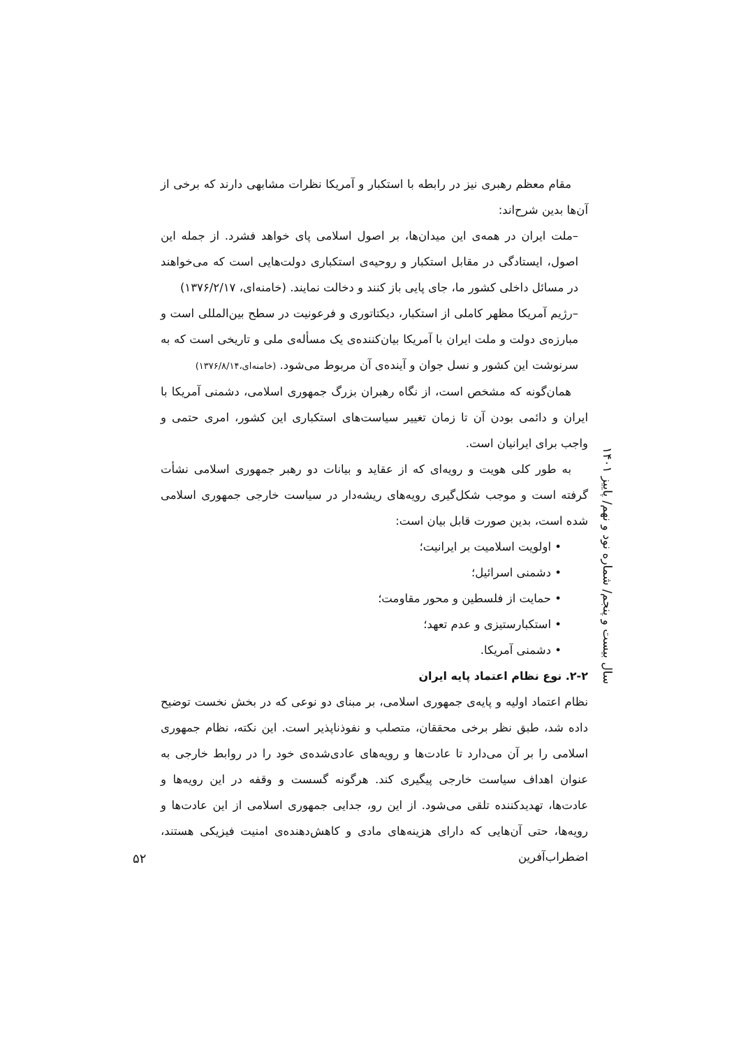مقام معظم رهبری نیز در رابطه با استکبار و آمریکا نظرات مشابهی دارند که برخی از آن‌ها بدین شرح‌اند:
–ملت ایران در همه‌ی این میدان‌ها، بر اصول اسلامی پای خواهد فشرد. از جمله این اصول، ایستادگی در مقابل استکبار و روحیه‌ی استکباری دولت‌هایی است که می‌خواهند در مسائل داخلی کشور ما، جای پایی باز کنند و دخالت نمایند. (خامنه‌ای، ۱۳۷۶/۲/۱۷)
–رژیم آمریکا مظهر کاملی از استکبار، دیکتاتوری و فرعونیت در سطح بین‌المللی است و مبارزه‌ی دولت و ملت ایران با آمریکا بیان‌کننده‌ی یک مسأله‌ی ملی و تاریخی است که به سرنوشت این کشور و نسل جوان و آینده‌ی آن مربوط می‌شود. (خامنه‌ای،۱۳۷۶/۸/۱۴)
همان‌گونه که مشخص است، از نگاه رهبران بزرگ جمهوری اسلامی، دشمنی آمریکا با ایران و دائمی بودن آن تا زمان تغییر سیاست‌های استکباری این کشور، امری حتمی و واجب برای ایرانیان است.
به طور کلی هویت و رویه‌ای که از عقاید و بیانات دو رهبر جمهوری اسلامی نشأت گرفته است و موجب شکل‌گیری رویه‌های ریشه‌دار در سیاست خارجی جمهوری اسلامی شده است، بدین صورت قابل بیان است:
• اولویت اسلامیت بر ایرانیت؛
• دشمنی اسرائیل؛
• حمایت از فلسطین و محور مقاومت؛
• استکبارستیزی و عدم تعهد؛
• دشمنی آمریکا.
۲-۲. نوع نظام اعتماد پایه ایران
نظام اعتماد اولیه و پایه‌ی جمهوری اسلامی، بر مبنای دو نوعی که در بخش نخست توضیح داده شد، طبق نظر برخی محققان، متصلب و نفوذناپذیر است. این نکته، نظام جمهوری اسلامی را بر آن می‌دارد تا عادت‌ها و رویه‌های عادی‌شده‌ی خود را در روابط خارجی به عنوان اهداف سیاست خارجی پیگیری کند. هرگونه گسست و وقفه در این رویه‌ها و عادت‌ها، تهدیدکننده تلقی می‌شود. از این رو، جدایی جمهوری اسلامی از این عادت‌ها و رویه‌ها، حتی آن‌هایی که دارای هزینه‌های مادی و کاهش‌دهنده‌ی امنیت فیزیکی هستند، اضطراب‌آفرین
سال بیست و پنجم/ شماره نود و نهم/ پاییز ۱۴۰۱
۵۲